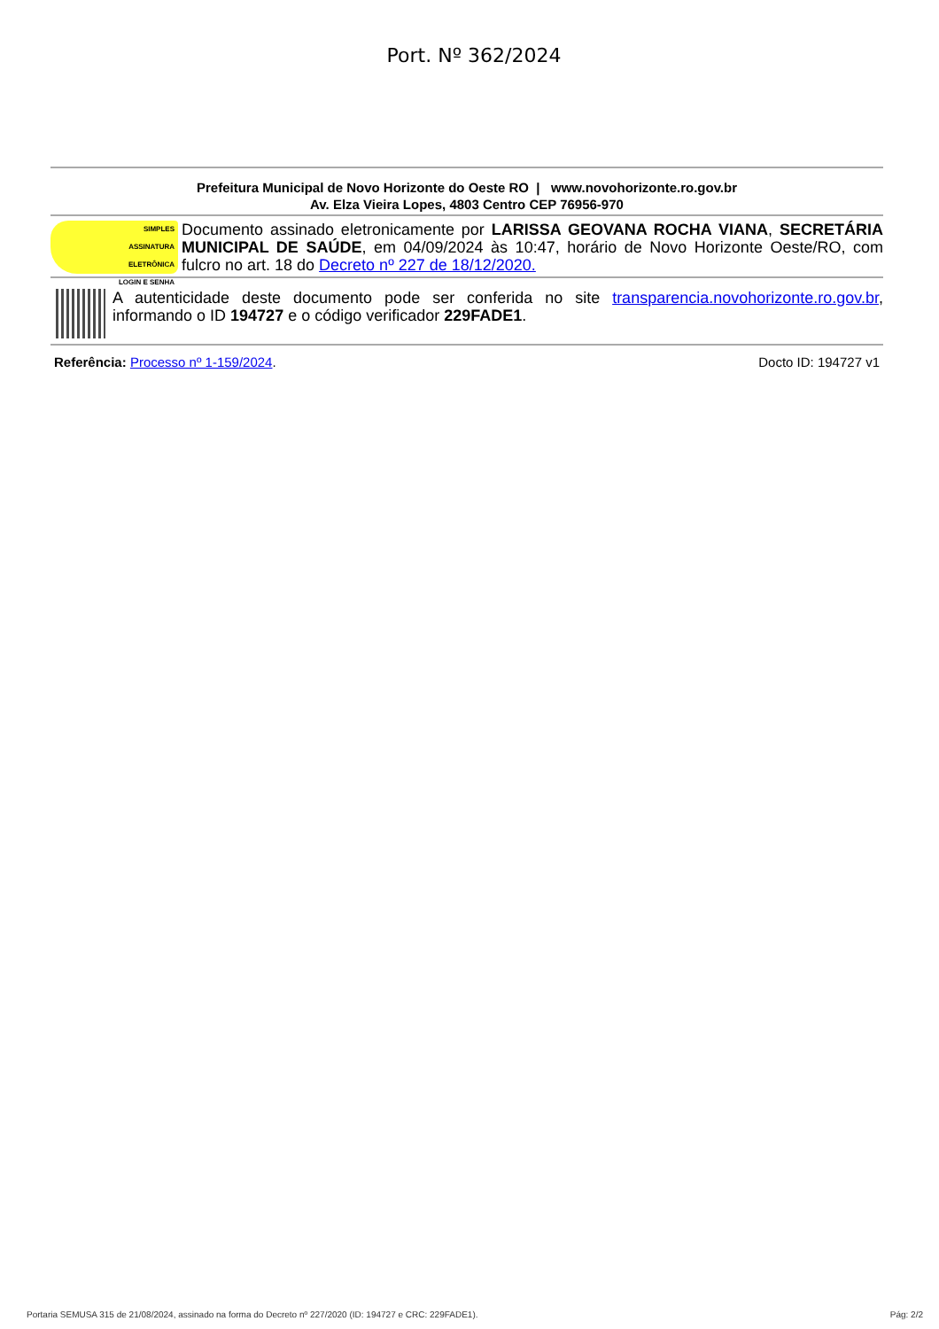Port. Nº 362/2024
Prefeitura Municipal de Novo Horizonte do Oeste RO | www.novohorizonte.ro.gov.br
Av. Elza Vieira Lopes, 4803 Centro CEP 76956-970
SIMPLES
ASSINATURA
ELETRÔNICA
LOGIN E SENHA
Documento assinado eletronicamente por LARISSA GEOVANA ROCHA VIANA, SECRETÁRIA MUNICIPAL DE SAÚDE, em 04/09/2024 às 10:47, horário de Novo Horizonte Oeste/RO, com fulcro no art. 18 do Decreto nº 227 de 18/12/2020.
A autenticidade deste documento pode ser conferida no site transparencia.novohorizonte.ro.gov.br, informando o ID 194727 e o código verificador 229FADE1.
Referência: Processo nº 1-159/2024. Docto ID: 194727 v1
Portaria SEMUSA 315 de 21/08/2024, assinado na forma do Decreto nº 227/2020 (ID: 194727 e CRC: 229FADE1). Pág: 2/2